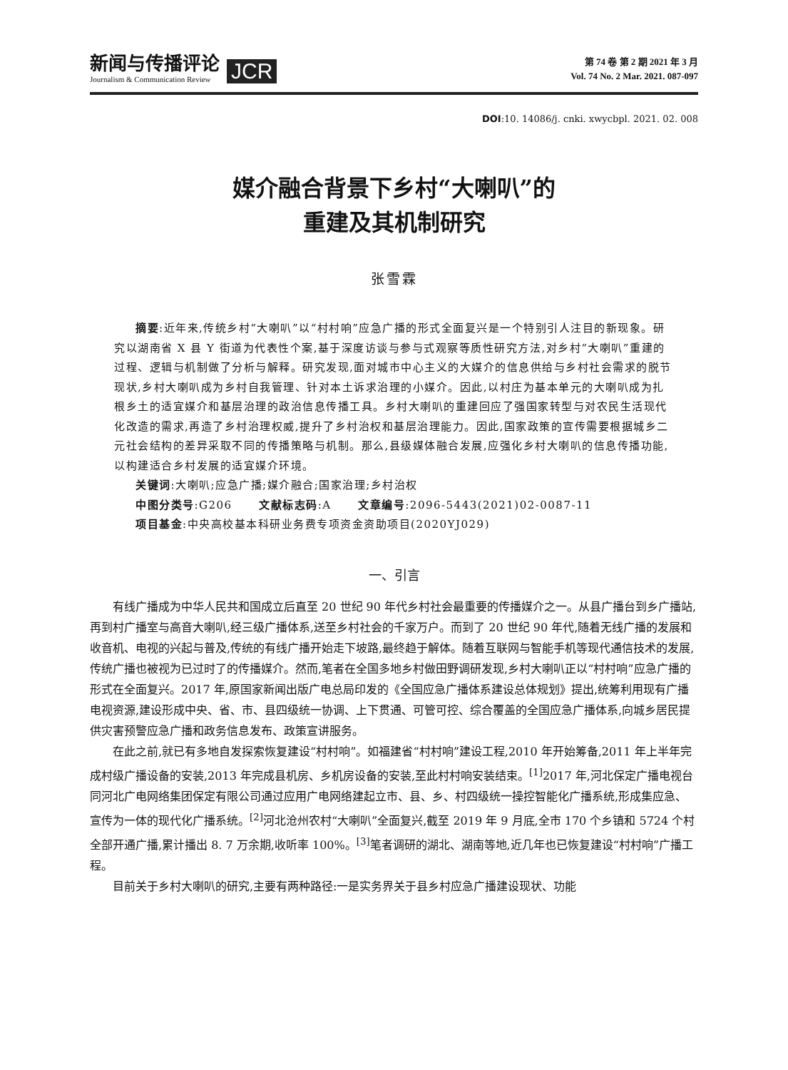新闻与传播评论
Journalism & Communication Review
JCR
第 74 卷 第 2 期 2021 年 3 月
Vol. 74 No. 2 Mar. 2021. 087-097
DOI:10. 14086/j. cnki. xwycbpl. 2021. 02. 008
媒介融合背景下乡村“大喇叭”的
重建及其机制研究
张雪霖
摘要:近年来,传统乡村“大喇叭”以“村村响”应急广播的形式全面复兴是一个特别引人注目的新现象。研究以湖南省 X 县 Y 街道为代表性个案,基于深度访谈与参与式观察等质性研究方法,对乡村“大喇叭”重建的过程、逻辑与机制做了分析与解释。研究发现,面对城市中心主义的大媒介的信息供给与乡村社会需求的脱节现状,乡村大喇叭成为乡村自我管理、针对本土诉求治理的小媒介。因此,以村庄为基本单元的大喇叭成为扎根乡土的适宜媒介和基层治理的政治信息传播工具。乡村大喇叭的重建回应了强国家转型与对农民生活现代化改造的需求,再造了乡村治理权威,提升了乡村治权和基层治理能力。因此,国家政策的宣传需要根据城乡二元社会结构的差异采取不同的传播策略与机制。那么,县级媒体融合发展,应强化乡村大喇叭的信息传播功能,以构建适合乡村发展的适宜媒介环境。
关键词:大喇叭;应急广播;媒介融合;国家治理;乡村治权
中图分类号:G206 文献标志码:A 文章编号:2096-5443(2021)02-0087-11
项目基金:中央高校基本科研业务费专项资金资助项目(2020YJ029)
一、引言
有线广播成为中华人民共和国成立后直至 20 世纪 90 年代乡村社会最重要的传播媒介之一。从县广播台到乡广播站,再到村广播室与高音大喇叭,经三级广播体系,送至乡村社会的千家万户。而到了 20 世纪 90 年代,随着无线广播的发展和收音机、电视的兴起与普及,传统的有线广播开始走下坡路,最终趋于解体。随着互联网与智能手机等现代通信技术的发展,传统广播也被视为已过时了的传播媒介。然而,笔者在全国多地乡村做田野调研发现,乡村大喇叭正以“村村响”应急广播的形式在全面复兴。2017 年,原国家新闻出版广电总局印发的《全国应急广播体系建设总体规划》提出,统筹利用现有广播电视资源,建设形成中央、省、市、县四级统一协调、上下贯通、可管可控、综合覆盖的全国应急广播体系,向城乡居民提供灾害预警应急广播和政务信息发布、政策宣讲服务。
在此之前,就已有多地自发探索恢复建设“村村响”。如福建省“村村响”建设工程,2010 年开始筹备,2011 年上半年完成村级广播设备的安装,2013 年完成县机房、乡机房设备的安装,至此村村响安装结束。<sup>[1]</sup>2017 年,河北保定广播电视台同河北广电网络集团保定有限公司通过应用广电网络建起立市、县、乡、村四级统一操控智能化广播系统,形成集应急、宣传为一体的现代化广播系统。<sup>[2]</sup>河北沧州农村“大喇叭”全面复兴,截至 2019 年 9 月底,全市 170 个乡镇和 5724 个村全部开通广播,累计播出 8. 7 万余期,收听率 100%。<sup>[3]</sup>笔者调研的湖北、湖南等地,近几年也已恢复建设“村村响”广播工程。
目前关于乡村大喇叭的研究,主要有两种路径:一是实务界关于县乡村应急广播建设现状、功能